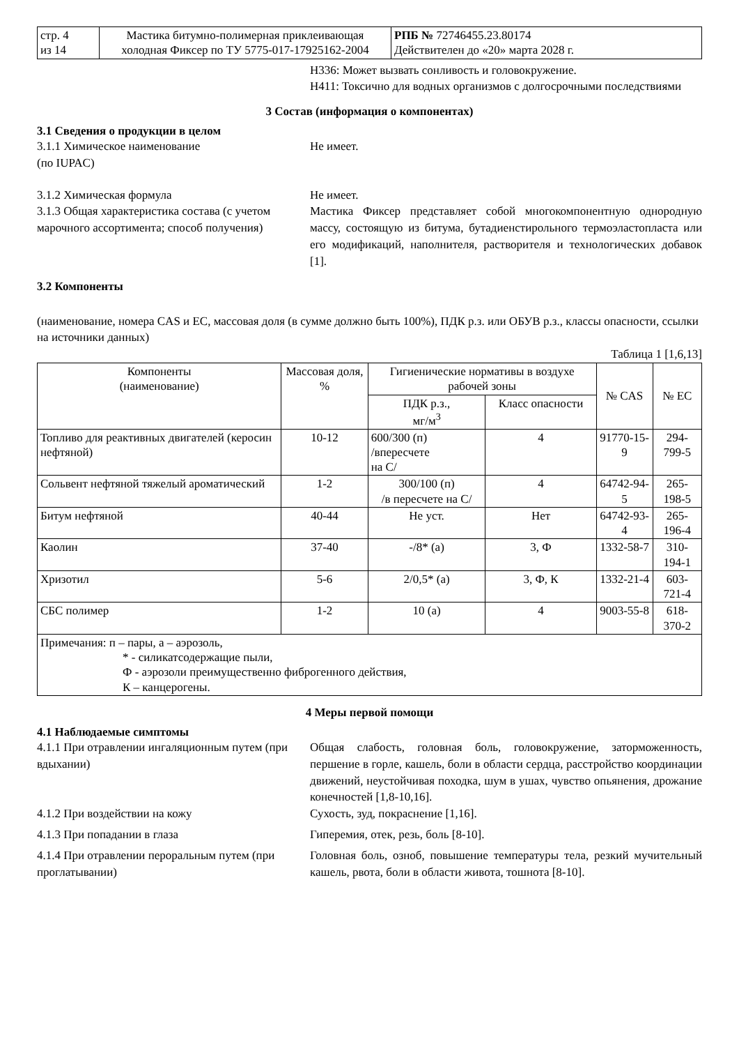| стр. 4 из 14 | Мастика битумно-полимерная приклеивающая холодная Фиксер по ТУ 5775-017-17925162-2004 | РПБ № 72746455.23.80174 Действителен до «20» марта 2028 г. |
H336: Может вызвать сонливость и головокружение.
H411: Токсично для водных организмов с долгосрочными последствиями
3 Состав (информация о компонентах)
3.1 Сведения о продукции в целом
3.1.1 Химическое наименование
(по IUPAC)
Не имеет.
3.1.2 Химическая формула Не имеет.
3.1.3 Общая характеристика состава (с учетом марочного ассортимента; способ получения)
Мастика Фиксер представляет собой многокомпонентную однородную массу, состоящую из битума, бутадиенстирольного термоэластопласта или его модификаций, наполнителя, растворителя и технологических добавок [1].
3.2 Компоненты
(наименование, номера CAS и ЕС, массовая доля (в сумме должно быть 100%), ПДК р.з. или ОБУВ р.з., классы опасности, ссылки на источники данных)
Таблица 1 [1,6,13]
| Компоненты (наименование) | Массовая доля, % | Гигиенические нормативы в воздухе рабочей зоны | | № CAS | № ЕС |
| | | ПДК р.з., мг/м<sup>3</sup> | Класс опасности | | |
| Топливо для реактивных двигателей (керосин нефтяной) | 10-12 | 600/300 (п) /впересчете на С/ | 4 | 91770-15-9 | 294-799-5 |
| Сольвент нефтяной тяжелый ароматический | 1-2 | 300/100 (п) /в пересчете на С/ | 4 | 64742-94-5 | 265-198-5 |
| Битум нефтяной | 40-44 | Не уст. | Нет | 64742-93-4 | 265-196-4 |
| Каолин | 37-40 | -/8* (а) | 3, Ф | 1332-58-7 | 310-194-1 |
| Хризотил | 5-6 | 2/0,5* (а) | 3, Ф, К | 1332-21-4 | 603-721-4 |
| СБС полимер | 1-2 | 10 (а) | 4 | 9003-55-8 | 618-370-2 |
| Примечания: п – пары, а – аэрозоль, * - силикатсодержащие пыли, Ф - аэрозоли преимущественно фиброгенного действия, К – канцерогены. | | | | | |
4 Меры первой помощи
4.1 Наблюдаемые симптомы
4.1.1 При отравлении ингаляционным путем (при вдыхании)
Общая слабость, головная боль, головокружение, заторможенность, першение в горле, кашель, боли в области сердца, расстройство координации движений, неустойчивая походка, шум в ушах, чувство опьянения, дрожание конечностей [1,8-10,16].
4.1.2 При воздействии на кожу Сухость, зуд, покраснение [1,16].
4.1.3 При попадании в глаза Гиперемия, отек, резь, боль [8-10].
4.1.4 При отравлении пероральным путем (при проглатывании)
Головная боль, озноб, повышение температуры тела, резкий мучительный кашель, рвота, боли в области живота, тошнота [8-10].